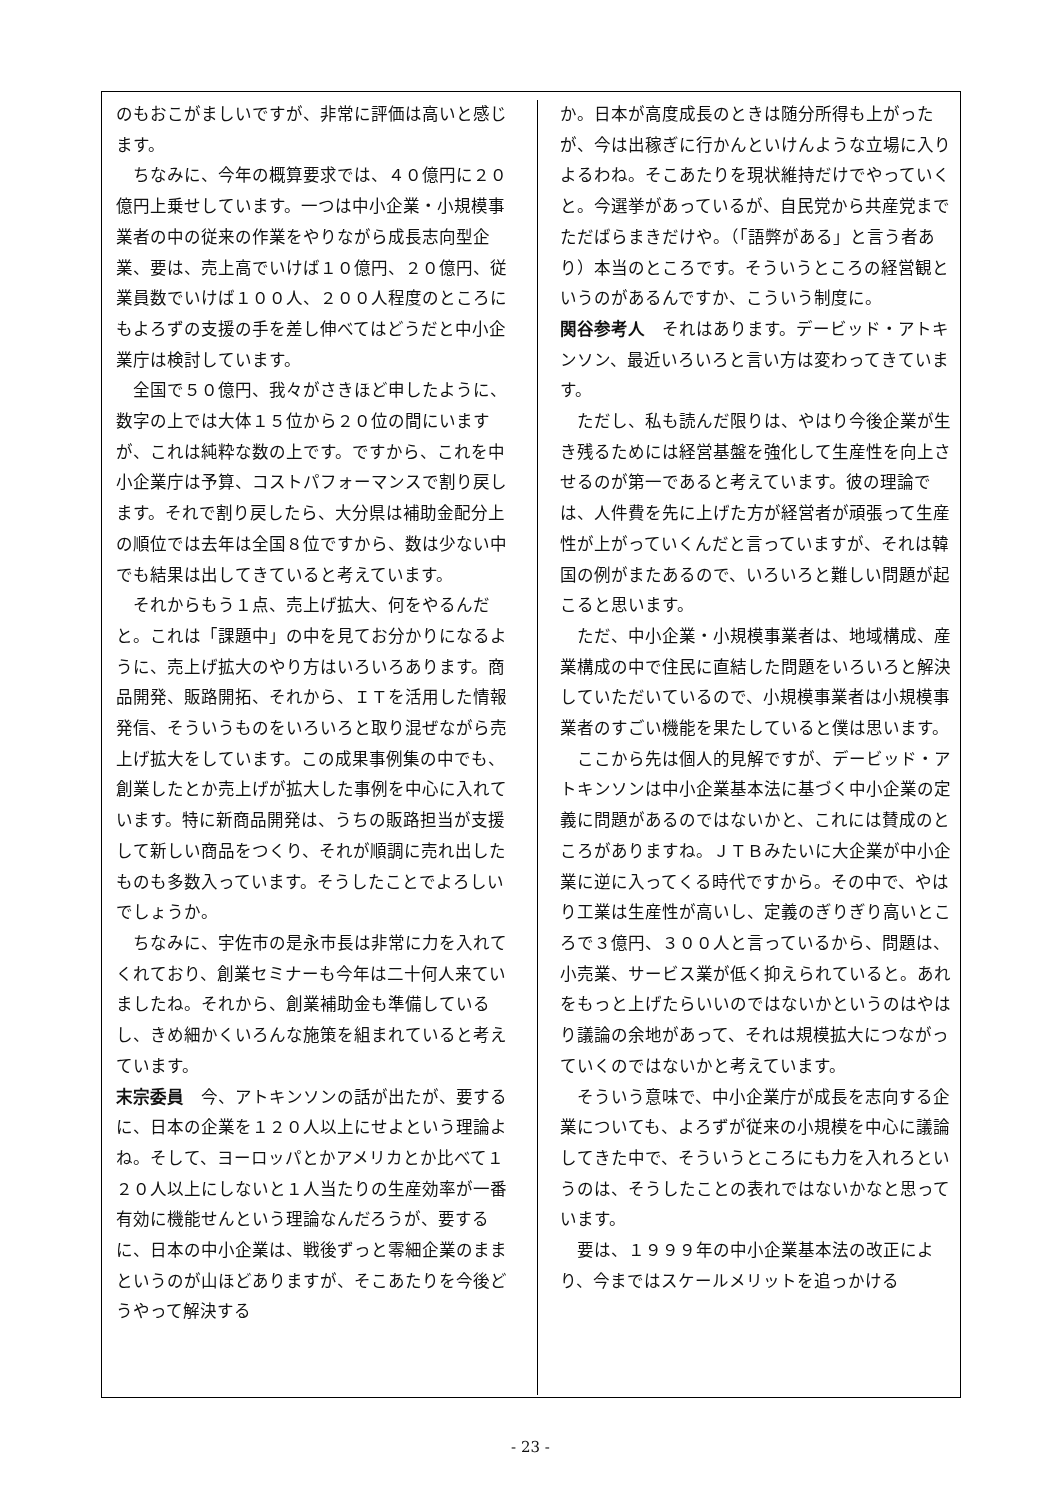のもおこがましいですが、非常に評価は高いと感じます。
　ちなみに、今年の概算要求では、４０億円に２０億円上乗せしています。一つは中小企業・小規模事業者の中の従来の作業をやりながら成長志向型企業、要は、売上高でいけば１０億円、２０億円、従業員数でいけば１００人、２００人程度のところにもよろずの支援の手を差し伸べてはどうだと中小企業庁は検討しています。
　全国で５０億円、我々がさきほど申したように、数字の上では大体１５位から２０位の間にいますが、これは純粋な数の上です。ですから、これを中小企業庁は予算、コストパフォーマンスで割り戻します。それで割り戻したら、大分県は補助金配分上の順位では去年は全国８位ですから、数は少ない中でも結果は出してきていると考えています。
　それからもう１点、売上げ拡大、何をやるんだと。これは「課題中」の中を見てお分かりになるように、売上げ拡大のやり方はいろいろあります。商品開発、販路開拓、それから、ＩＴを活用した情報発信、そういうものをいろいろと取り混ぜながら売上げ拡大をしています。この成果事例集の中でも、創業したとか売上げが拡大した事例を中心に入れています。特に新商品開発は、うちの販路担当が支援して新しい商品をつくり、それが順調に売れ出したものも多数入っています。そうしたことでよろしいでしょうか。
　ちなみに、宇佐市の是永市長は非常に力を入れてくれており、創業セミナーも今年は二十何人来ていましたね。それから、創業補助金も準備しているし、きめ細かくいろんな施策を組まれていると考えています。
末宗委員　今、アトキンソンの話が出たが、要するに、日本の企業を１２０人以上にせよという理論よね。そして、ヨーロッパとかアメリカとか比べて１２０人以上にしないと１人当たりの生産効率が一番有効に機能せんという理論なんだろうが、要するに、日本の中小企業は、戦後ずっと零細企業のままというのが山ほどありますが、そこあたりを今後どうやって解決する
か。日本が高度成長のときは随分所得も上がったが、今は出稼ぎに行かんといけんような立場に入りよるわね。そこあたりを現状維持だけでやっていくと。今選挙があっているが、自民党から共産党までただばらまきだけや。（「語弊がある」と言う者あり）本当のところです。そういうところの経営観というのがあるんですか、こういう制度に。
関谷参考人　それはあります。デービッド・アトキンソン、最近いろいろと言い方は変わってきています。
　ただし、私も読んだ限りは、やはり今後企業が生き残るためには経営基盤を強化して生産性を向上させるのが第一であると考えています。彼の理論では、人件費を先に上げた方が経営者が頑張って生産性が上がっていくんだと言っていますが、それは韓国の例がまたあるので、いろいろと難しい問題が起こると思います。
　ただ、中小企業・小規模事業者は、地域構成、産業構成の中で住民に直結した問題をいろいろと解決していただいているので、小規模事業者は小規模事業者のすごい機能を果たしていると僕は思います。
　ここから先は個人的見解ですが、デービッド・アトキンソンは中小企業基本法に基づく中小企業の定義に問題があるのではないかと、これには賛成のところがありますね。ＪＴＢみたいに大企業が中小企業に逆に入ってくる時代ですから。その中で、やはり工業は生産性が高いし、定義のぎりぎり高いところで３億円、３００人と言っているから、問題は、小売業、サービス業が低く抑えられていると。あれをもっと上げたらいいのではないかというのはやはり議論の余地があって、それは規模拡大につながっていくのではないかと考えています。
　そういう意味で、中小企業庁が成長を志向する企業についても、よろずが従来の小規模を中心に議論してきた中で、そういうところにも力を入れろというのは、そうしたことの表れではないかなと思っています。
　要は、１９９９年の中小企業基本法の改正により、今まではスケールメリットを追っかける
- 23 -